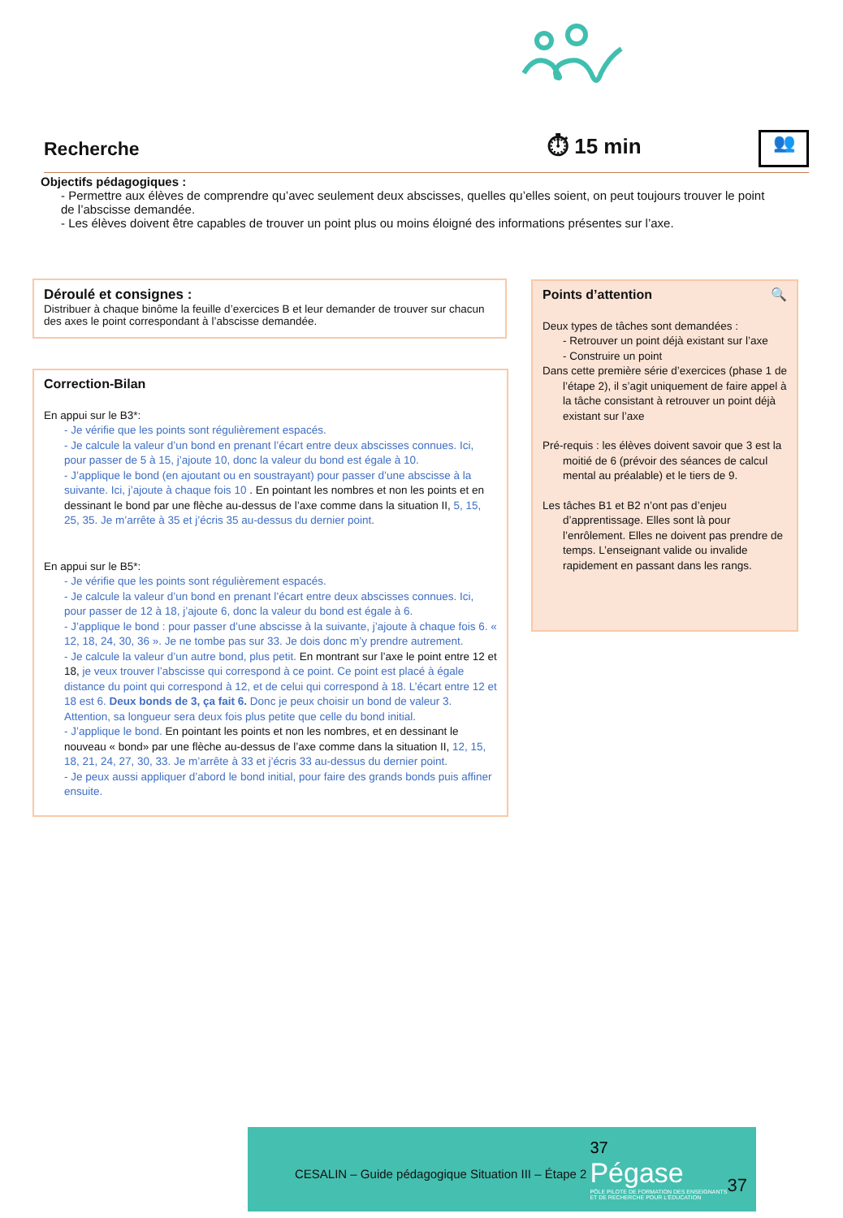Recherche ⏱ 15 min
👥
Objectifs pédagogiques :
- Permettre aux élèves de comprendre qu’avec seulement deux abscisses, quelles qu’elles soient, on peut toujours trouver le point de l’abscisse demandée.
- Les élèves doivent être capables de trouver un point plus ou moins éloigné des informations présentes sur l’axe.
Déroulé et consignes :
Distribuer à chaque binôme la feuille d’exercices B et leur demander de trouver sur chacun des axes le point correspondant à l’abscisse demandée.
Correction-Bilan
En appui sur le B3*:
- Je vérifie que les points sont régulièrement espacés.
- Je calcule la valeur d’un bond en prenant l’écart entre deux abscisses connues. Ici, pour passer de 5 à 15, j’ajoute 10, donc la valeur du bond est égale à 10.
- J’applique le bond (en ajoutant ou en soustrayant) pour passer d’une abscisse à la suivante. Ici, j’ajoute à chaque fois 10 . En pointant les nombres et non les points et en dessinant le bond par une flèche au-dessus de l’axe comme dans la situation II, 5, 15, 25, 35. Je m’arrête à 35 et j’écris 35 au-dessus du dernier point.
En appui sur le B5*:
- Je vérifie que les points sont régulièrement espacés.
- Je calcule la valeur d’un bond en prenant l’écart entre deux abscisses connues. Ici, pour passer de 12 à 18, j’ajoute 6, donc la valeur du bond est égale à 6.
- J’applique le bond : pour passer d’une abscisse à la suivante, j’ajoute à chaque fois 6. « 12, 18, 24, 30, 36 ». Je ne tombe pas sur 33. Je dois donc m’y prendre autrement.
- Je calcule la valeur d’un autre bond, plus petit. En montrant sur l’axe le point entre 12 et 18, je veux trouver l’abscisse qui correspond à ce point. Ce point est placé à égale distance du point qui correspond à 12, et de celui qui correspond à 18. L’écart entre 12 et 18 est 6. Deux bonds de 3, ça fait 6. Donc je peux choisir un bond de valeur 3. Attention, sa longueur sera deux fois plus petite que celle du bond initial.
- J’applique le bond. En pointant les points et non les nombres, et en dessinant le nouveau « bond» par une flèche au-dessus de l’axe comme dans la situation II, 12, 15, 18, 21, 24, 27, 30, 33. Je m’arrête à 33 et j’écris 33 au-dessus du dernier point.
- Je peux aussi appliquer d’abord le bond initial, pour faire des grands bonds puis affiner ensuite.
Points d’attention 🔍
Deux types de tâches sont demandées :
- Retrouver un point déjà existant sur l’axe
- Construire un point
Dans cette première série d’exercices (phase 1 de l’étape 2), il s’agit uniquement de faire appel à la tâche consistant à retrouver un point déjà existant sur l’axe
Pré-requis : les élèves doivent savoir que 3 est la moitié de 6 (prévoir des séances de calcul mental au préalable) et le tiers de 9.
Les tâches B1 et B2 n’ont pas d’enjeu d’apprentissage. Elles sont là pour l’enrôlement. Elles ne doivent pas prendre de temps. L’enseignant valide ou invalide rapidement en passant dans les rangs.
CESALIN – Guide pédagogique Situation III – Étape 2
37
Pégase
PÔLE PILOTE DE FORMATION DES ENSEIGNANTS
ET DE RECHERCHE POUR L'ÉDUCATION
37